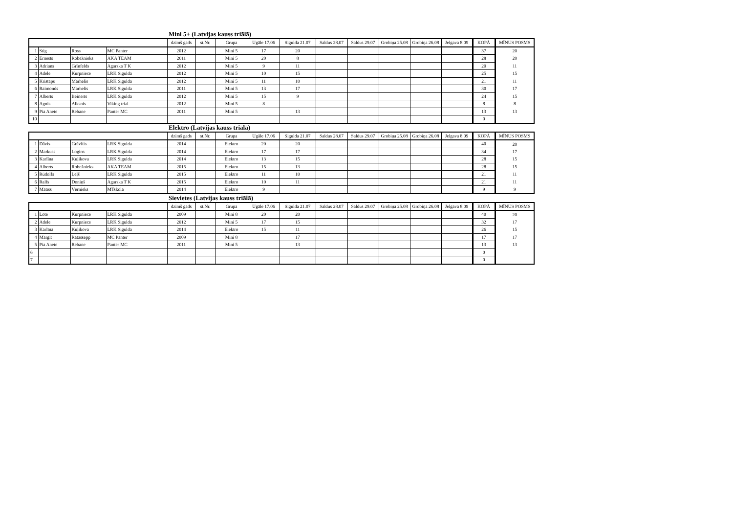Mini 5+ (Latvijas kauss triālā)
| | | | | dzimš gads | st.Nr. | Grupa | Ugāle 17.06 | Sigulda 21.07 | Saldus 28.07 | Saldus 29.07 | Grobiņa 25.08 | Grobiņa 26.08 | Jelgava 8.09 | KOPĀ | MĪNUS POSMS |
| 1 | Stig | Ross | MC Panter | 2012 | | Mini 5 | 17 | 20 | | | | | | 37 | 20 |
| 2 | Ernests | Robežnieks | AKA TEAM | 2011 | | Mini 5 | 20 | 8 | | | | | | 28 | 20 |
| 3 | Adrians | Grīnfelds | Agarska T K | 2012 | | Mini 5 | 9 | 11 | | | | | | 20 | 11 |
| 4 | Adele | Kurpniece | LRK Sigulda | 2012 | | Mini 5 | 10 | 15 | | | | | | 25 | 15 |
| 5 | Kristaps | Marhelis | LRK Sigulda | 2012 | | Mini 5 | 11 | 10 | | | | | | 21 | 11 |
| 6 | Raimonds | Marhelis | LRK Sigulda | 2011 | | Mini 5 | 13 | 17 | | | | | | 30 | 17 |
| 7 | Alberts | Beinerts | LRK Sigulda | 2012 | | Mini 5 | 15 | 9 | | | | | | 24 | 15 |
| 8 | Agnis | Alksnis | Viking trial | 2012 | | Mini 5 | 8 | | | | | | | 8 | 8 |
| 9 | Pia Anete | Rebane | Panter MC | 2011 | | Mini 5 | | 13 | | | | | | 13 | 13 |
| 10 | | | | | | | | | | | | | | 0 | |
Elektro (Latvijas kauss triālā)
| | | | | dzimš gads | st.Nr. | Grupa | Ugāle 17.06 | Sigulda 21.07 | Saldus 28.07 | Saldus 29.07 | Grobiņa 25.08 | Grobiņa 26.08 | Jelgava 8.09 | KOPĀ | MĪNUS POSMS |
| 1 | Dāvis | Grāvītis | LRK Sigulda | 2014 | | Elektro | 20 | 20 | | | | | | 40 | 20 |
| 2 | Markuss | Logins | LRK Sigulda | 2014 | | Elektro | 17 | 17 | | | | | | 34 | 17 |
| 3 | Karlīna | Kuļikova | LRK Sigulda | 2014 | | Elektro | 13 | 15 | | | | | | 28 | 15 |
| 4 | Alberts | Robežnieks | AKA TEAM | 2015 | | Elektro | 15 | 13 | | | | | | 28 | 15 |
| 5 | Rūdolfs | Ļeļš | LRK Sigulda | 2015 | | Elektro | 11 | 10 | | | | | | 21 | 11 |
| 6 | Ralfs | Doniņš | Agarska T K | 2015 | | Elektro | 10 | 11 | | | | | | 21 | 11 |
| 7 | Matīss | Vērnieks | MTskola | 2014 | | Elektro | 9 | | | | | | | 9 | 9 |
Sievietes (Latvijas kauss triālā)
| | | | | dzimš gads | st.Nr. | Grupa | Ugāle 17.06 | Sigulda 21.07 | Saldus 28.07 | Saldus 29.07 | Grobiņa 25.08 | Grobiņa 26.08 | Jelgava 8.09 | KOPĀ | MĪNUS POSMS |
| 1 | Lote | Kurpniece | LRK Sigulda | 2009 | | Mini 8 | 20 | 20 | | | | | | 40 | 20 |
| 2 | Adele | Kurpniece | LRK Sigulda | 2012 | | Mini 5 | 17 | 15 | | | | | | 32 | 17 |
| 3 | Karlīna | Kuļikova | LRK Sigulda | 2014 | | Elektro | 15 | 11 | | | | | | 26 | 15 |
| 4 | Margit | Ratassepp | MC Panter | 2009 | | Mini 8 | | 17 | | | | | | 17 | 17 |
| 5 | Pia Anete | Rebane | Panter MC | 2011 | | Mini 5 | | 13 | | | | | | 13 | 13 |
| 6 | | | | | | | | | | | | | | 0 | |
| 7 | | | | | | | | | | | | | | 0 | |